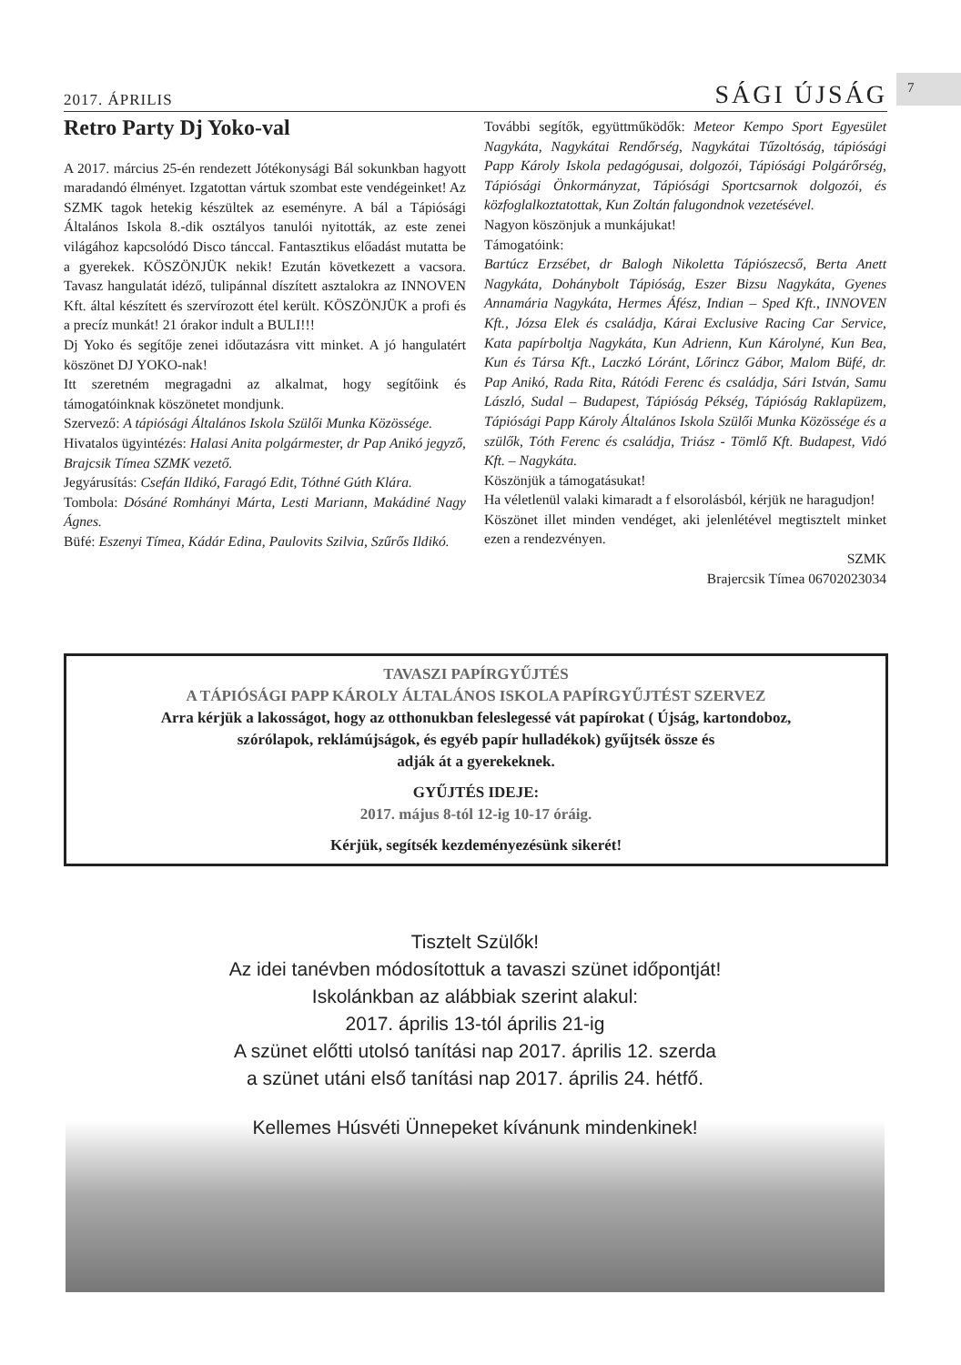2017. ÁPRILIS SÁGI ÚJSÁG 7
Retro Party Dj Yoko-val
A 2017. március 25-én rendezett Jótékonysági Bál sokunkban hagyott maradandó élményet. Izgatottan vártuk szombat este vendégeinket! Az SZMK tagok hetekig készültek az eseményre. A bál a Tápiósági Általános Iskola 8.-dik osztályos tanulói nyitották, az este zenei világához kapcsolódó Disco tánccal. Fantasztikus előadást mutatta be a gyerekek. KÖSZÖNJÜK nekik! Ezután következett a vacsora. Tavasz hangulatát idéző, tulipánnal díszített asztalokra az INNOVEN Kft. által készített és szervírozott étel került. KÖSZÖNJÜK a profi és a precíz munkát! 21 órakor indult a BULI!!!
Dj Yoko és segítője zenei időutazásra vitt minket. A jó hangulatért köszönet DJ YOKO-nak!
Itt szeretném megragadni az alkalmat, hogy segítőink és támogatóinknak köszönetet mondjunk.
Szervező: A tápiósági Általános Iskola Szülői Munka Közössége.
Hivatalos ügyintézés: Halasi Anita polgármester, dr Pap Anikó jegyző, Brajcsik Tímea SZMK vezető.
Jegyárusítás: Csefán Ildikó, Faragó Edit, Tóthné Gúth Klára.
Tombola: Dósáné Romhányi Márta, Lesti Mariann, Makádiné Nagy Ágnes.
Büfé: Eszenyi Tímea, Kádár Edina, Paulovits Szilvia, Szűrős Ildikó.
További segítők, együttműködők: Meteor Kempo Sport Egyesület Nagykáta, Nagykátai Rendőrség, Nagykátai Tűzoltóság, tápiósági Papp Károly Iskola pedagógusai, dolgozói, Tápiósági Polgárőrség, Tápiósági Önkormányzat, Tápiósági Sportcsarnok dolgozói, és közfoglalkoztatottak, Kun Zoltán falugondnok vezetésével.
Nagyon köszönjuk a munkájukat!
Támogatóink:
Bartúcz Erzsébet, dr Balogh Nikoletta Tápiószecső, Berta Anett Nagykáta, Dohánybolt Tápióság, Eszer Bizsu Nagykáta, Gyenes Annamária Nagykáta, Hermes Áfész, Indian – Sped Kft., INNOVEN Kft., Józsa Elek és családja, Kárai Exclusive Racing Car Service, Kata papírboltja Nagykáta, Kun Adrienn, Kun Károlyné, Kun Bea, Kun és Társa Kft., Laczkó Lóránt, Lőrincz Gábor, Malom Büfé, dr. Pap Anikó, Rada Rita, Rátódi Ferenc és családja, Sári István, Samu László, Sudal – Budapest, Tápióság Pékség, Tápióság Raklapüzem, Tápiósági Papp Károly Általános Iskola Szülői Munka Közössége és a szülők, Tóth Ferenc és családja, Triász - Tömlő Kft. Budapest, Vidó Kft. – Nagykáta.
Köszönjük a támogatásukat!
Ha véletlenül valaki kimaradt a f elsorolásból, kérjük ne haragudjon!
Köszönet illet minden vendéget, aki jelenlétével megtisztelt minket ezen a rendezvényen.
SZMK
Brajercsik Tímea 06702023034
TAVASZI PAPÍRGYŰJTÉS
A TÁPIÓSÁGI PAPP KÁROLY ÁLTALÁNOS ISKOLA PAPÍRGYŰJTÉST SZERVEZ
Arra kérjük a lakosságot, hogy az otthonukban feleslegessé vát papírokat ( Újság, kartondoboz,
szórólapok, reklámújságok, és egyéb papír hulladékok) gyűjtsék össze és
adják át a gyerekeknek.
GYŰJTÉS IDEJE:
2017. május 8-tól 12-ig 10-17 óráig.
Kérjük, segítsék kezdeményezésünk sikerét!
Tisztelt Szülők!
Az idei tanévben módosítottuk a tavaszi szünet időpontját!
Iskolánkban az alábbiak szerint alakul:
2017. április 13-tól április 21-ig
A szünet előtti utolsó tanítási nap 2017. április 12. szerda
a szünet utáni első tanítási nap 2017. április 24. hétfő.
Kellemes Húsvéti Ünnepeket kívánunk mindenkinek!